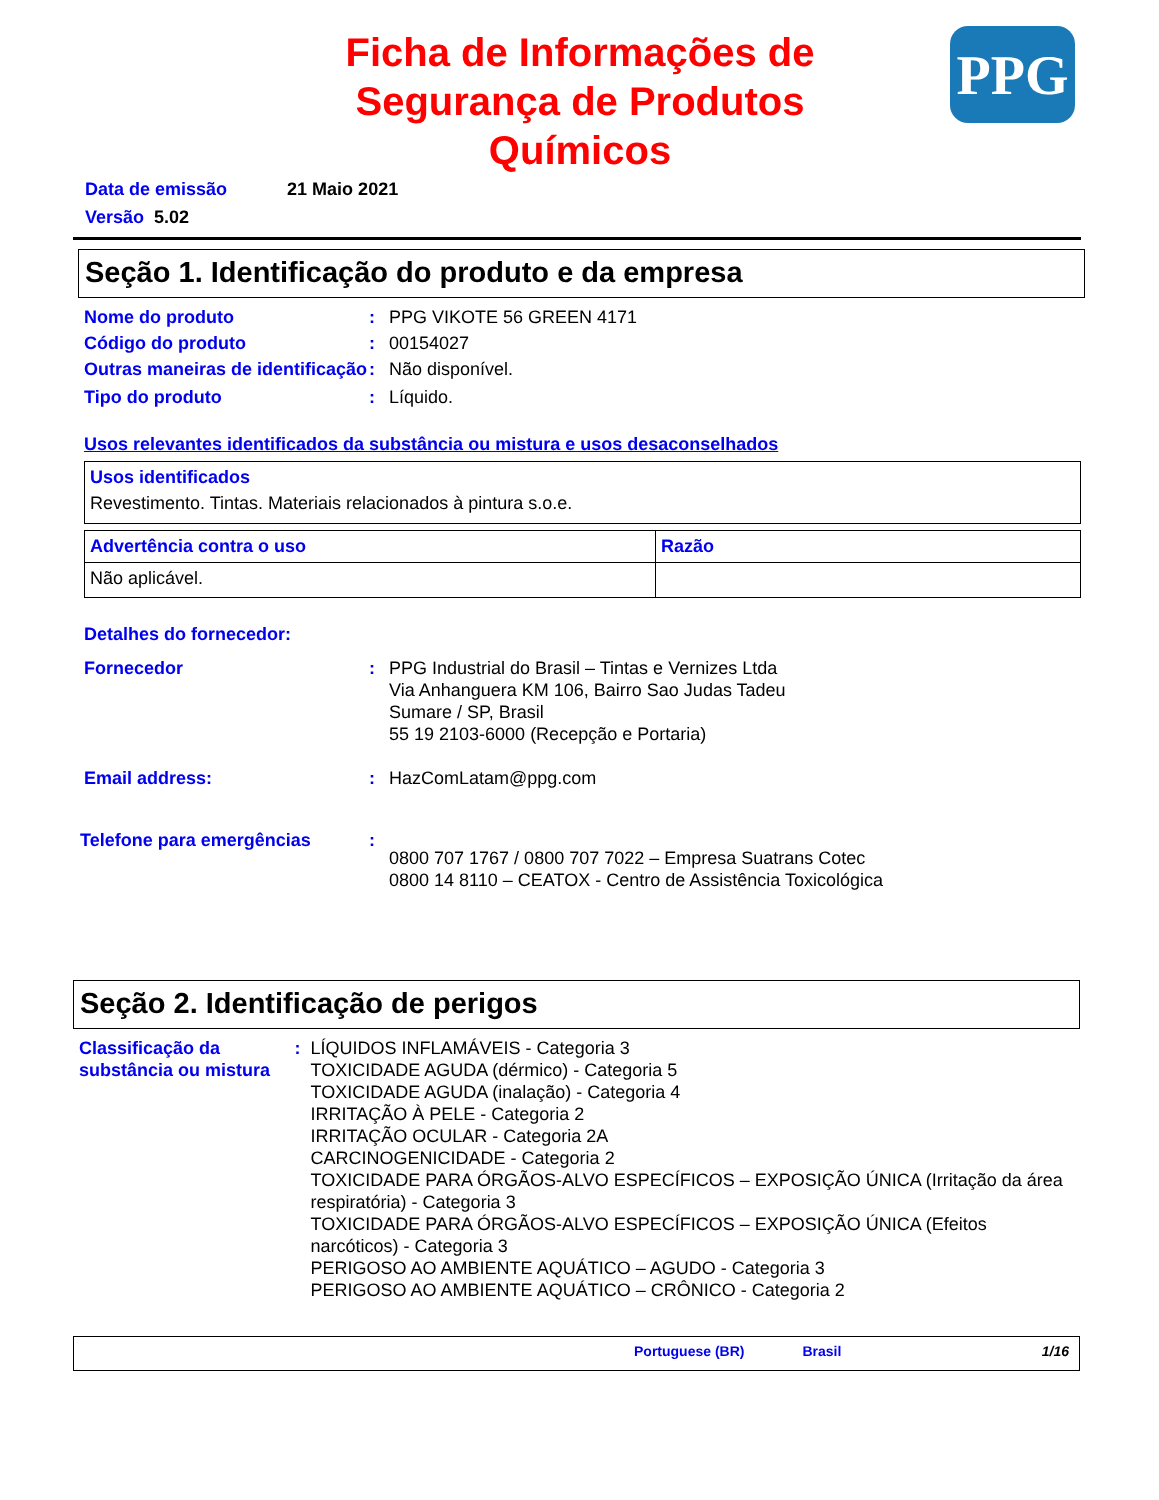Ficha de Informações de Segurança de Produtos Químicos
PPG
Data de emissão 21 Maio 2021
Versão 5.02
Seção 1. Identificação do produto e da empresa
Nome do produto : PPG VIKOTE 56 GREEN 4171
Código do produto : 00154027
Outras maneiras de identificação
: Não disponível.
Tipo do produto : Líquido.
Usos relevantes identificados da substância ou mistura e usos desaconselhados
| Usos identificados Revestimento. Tintas. Materiais relacionados à pintura s.o.e. |
| Advertência contra o uso | Razão |
| --- | --- |
| Não aplicável. | |
Detalhes do fornecedor:
Fornecedor : PPG Industrial do Brasil – Tintas e Vernizes Ltda
Via Anhanguera KM 106, Bairro Sao Judas Tadeu
Sumare / SP, Brasil
55 19 2103-6000 (Recepção e Portaria)
Email address: : HazComLatam@ppg.com
Telefone para emergências :
0800 707 1767 / 0800 707 7022 – Empresa Suatrans Cotec
0800 14 8110 – CEATOX - Centro de Assistência Toxicológica
Seção 2. Identificação de perigos
Classificação da substância ou mistura
: LÍQUIDOS INFLAMÁVEIS - Categoria 3
TOXICIDADE AGUDA (dérmico) - Categoria 5
TOXICIDADE AGUDA (inalação) - Categoria 4
IRRITAÇÃO À PELE - Categoria 2
IRRITAÇÃO OCULAR - Categoria 2A
CARCINOGENICIDADE - Categoria 2
TOXICIDADE PARA ÓRGÃOS-ALVO ESPECÍFICOS – EXPOSIÇÃO ÚNICA (Irritação da área respiratória) - Categoria 3
TOXICIDADE PARA ÓRGÃOS-ALVO ESPECÍFICOS – EXPOSIÇÃO ÚNICA (Efeitos narcóticos) - Categoria 3
PERIGOSO AO AMBIENTE AQUÁTICO – AGUDO - Categoria 3
PERIGOSO AO AMBIENTE AQUÁTICO – CRÔNICO - Categoria 2
Portuguese (BR) Brasil 1/16